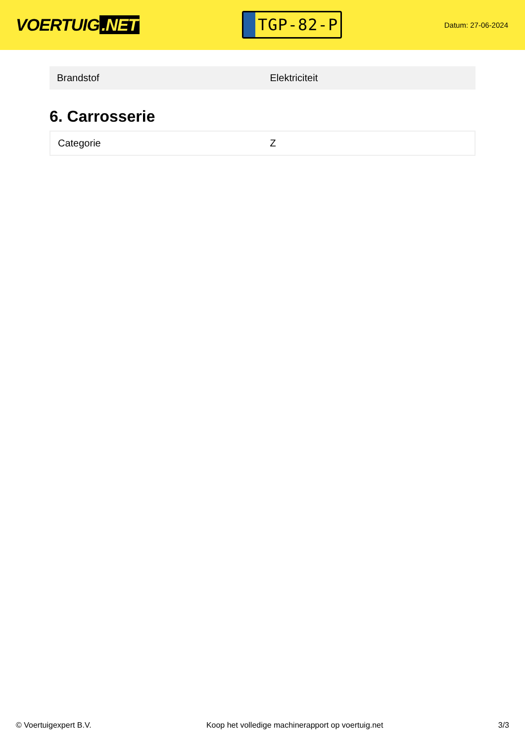VOERTUIG.NET
TGP-82-P
Datum: 27-06-2024
| Brandstof | Elektriciteit |
6. Carrosserie
| Categorie | Z |
© Voertuigexpert B.V. Koop het volledige machinerapport op voertuig.net 3/3